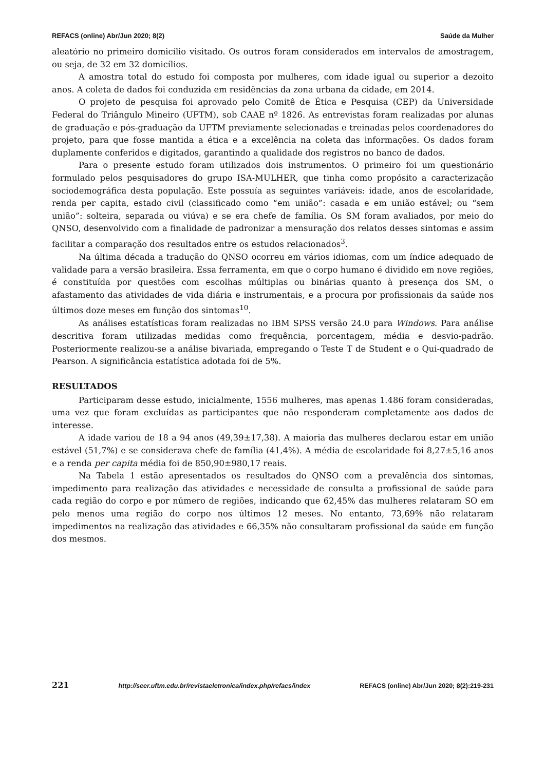REFACS (online) Abr/Jun 2020; 8(2) Saúde da Mulher
aleatório no primeiro domicílio visitado. Os outros foram considerados em intervalos de amostragem, ou seja, de 32 em 32 domicílios.
A amostra total do estudo foi composta por mulheres, com idade igual ou superior a dezoito anos. A coleta de dados foi conduzida em residências da zona urbana da cidade, em 2014.
O projeto de pesquisa foi aprovado pelo Comitê de Ética e Pesquisa (CEP) da Universidade Federal do Triângulo Mineiro (UFTM), sob CAAE nº 1826. As entrevistas foram realizadas por alunas de graduação e pós-graduação da UFTM previamente selecionadas e treinadas pelos coordenadores do projeto, para que fosse mantida a ética e a excelência na coleta das informações. Os dados foram duplamente conferidos e digitados, garantindo a qualidade dos registros no banco de dados.
Para o presente estudo foram utilizados dois instrumentos. O primeiro foi um questionário formulado pelos pesquisadores do grupo ISA-MULHER, que tinha como propósito a caracterização sociodemográfica desta população. Este possuía as seguintes variáveis: idade, anos de escolaridade, renda per capita, estado civil (classificado como “em união”: casada e em união estável; ou “sem união”: solteira, separada ou viúva) e se era chefe de família. Os SM foram avaliados, por meio do QNSO, desenvolvido com a finalidade de padronizar a mensuração dos relatos desses sintomas e assim facilitar a comparação dos resultados entre os estudos relacionados<sup>3</sup>.
Na última década a tradução do QNSO ocorreu em vários idiomas, com um índice adequado de validade para a versão brasileira. Essa ferramenta, em que o corpo humano é dividido em nove regiões, é constituída por questões com escolhas múltiplas ou binárias quanto à presença dos SM, o afastamento das atividades de vida diária e instrumentais, e a procura por profissionais da saúde nos últimos doze meses em função dos sintomas<sup>10</sup>.
As análises estatísticas foram realizadas no IBM SPSS versão 24.0 para Windows. Para análise descritiva foram utilizadas medidas como frequência, porcentagem, média e desvio-padrão. Posteriormente realizou-se a análise bivariada, empregando o Teste T de Student e o Qui-quadrado de Pearson. A significância estatística adotada foi de 5%.
RESULTADOS
Participaram desse estudo, inicialmente, 1556 mulheres, mas apenas 1.486 foram consideradas, uma vez que foram excluídas as participantes que não responderam completamente aos dados de interesse.
A idade variou de 18 a 94 anos (49,39±17,38). A maioria das mulheres declarou estar em união estável (51,7%) e se considerava chefe de família (41,4%). A média de escolaridade foi 8,27±5,16 anos e a renda per capita média foi de 850,90±980,17 reais.
Na Tabela 1 estão apresentados os resultados do QNSO com a prevalência dos sintomas, impedimento para realização das atividades e necessidade de consulta a profissional de saúde para cada região do corpo e por número de regiões, indicando que 62,45% das mulheres relataram SO em pelo menos uma região do corpo nos últimos 12 meses. No entanto, 73,69% não relataram impedimentos na realização das atividades e 66,35% não consultaram profissional da saúde em função dos mesmos.
221 http://seer.uftm.edu.br/revistaeletronica/index.php/refacs/index REFACS (online) Abr/Jun 2020; 8(2):219-231